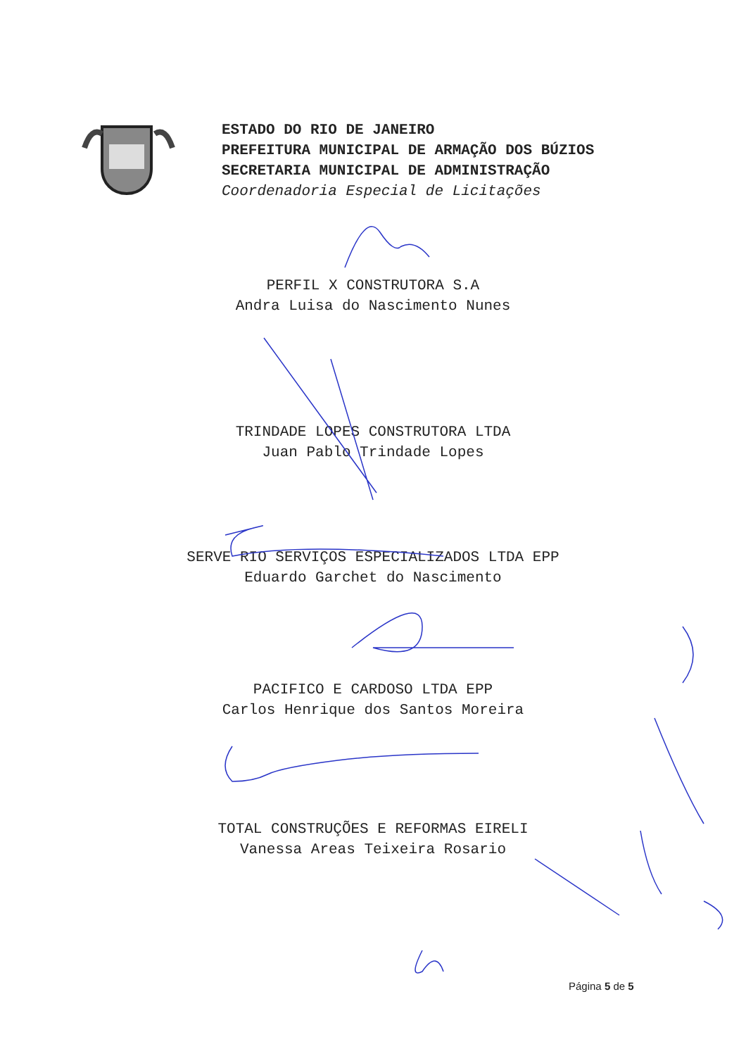ESTADO DO RIO DE JANEIRO
PREFEITURA MUNICIPAL DE ARMAÇÃO DOS BÚZIOS
SECRETARIA MUNICIPAL DE ADMINISTRAÇÃO
Coordenadoria Especial de Licitações
PERFIL X CONSTRUTORA S.A
Andra Luisa do Nascimento Nunes
TRINDADE LOPES CONSTRUTORA LTDA
Juan Pablo Trindade Lopes
SERVE RIO SERVIÇOS ESPECIALIZADOS LTDA EPP
Eduardo Garchet do Nascimento
PACIFICO E CARDOSO LTDA EPP
Carlos Henrique dos Santos Moreira
TOTAL CONSTRUÇÕES E REFORMAS EIRELI
Vanessa Areas Teixeira Rosario
Página 5 de 5